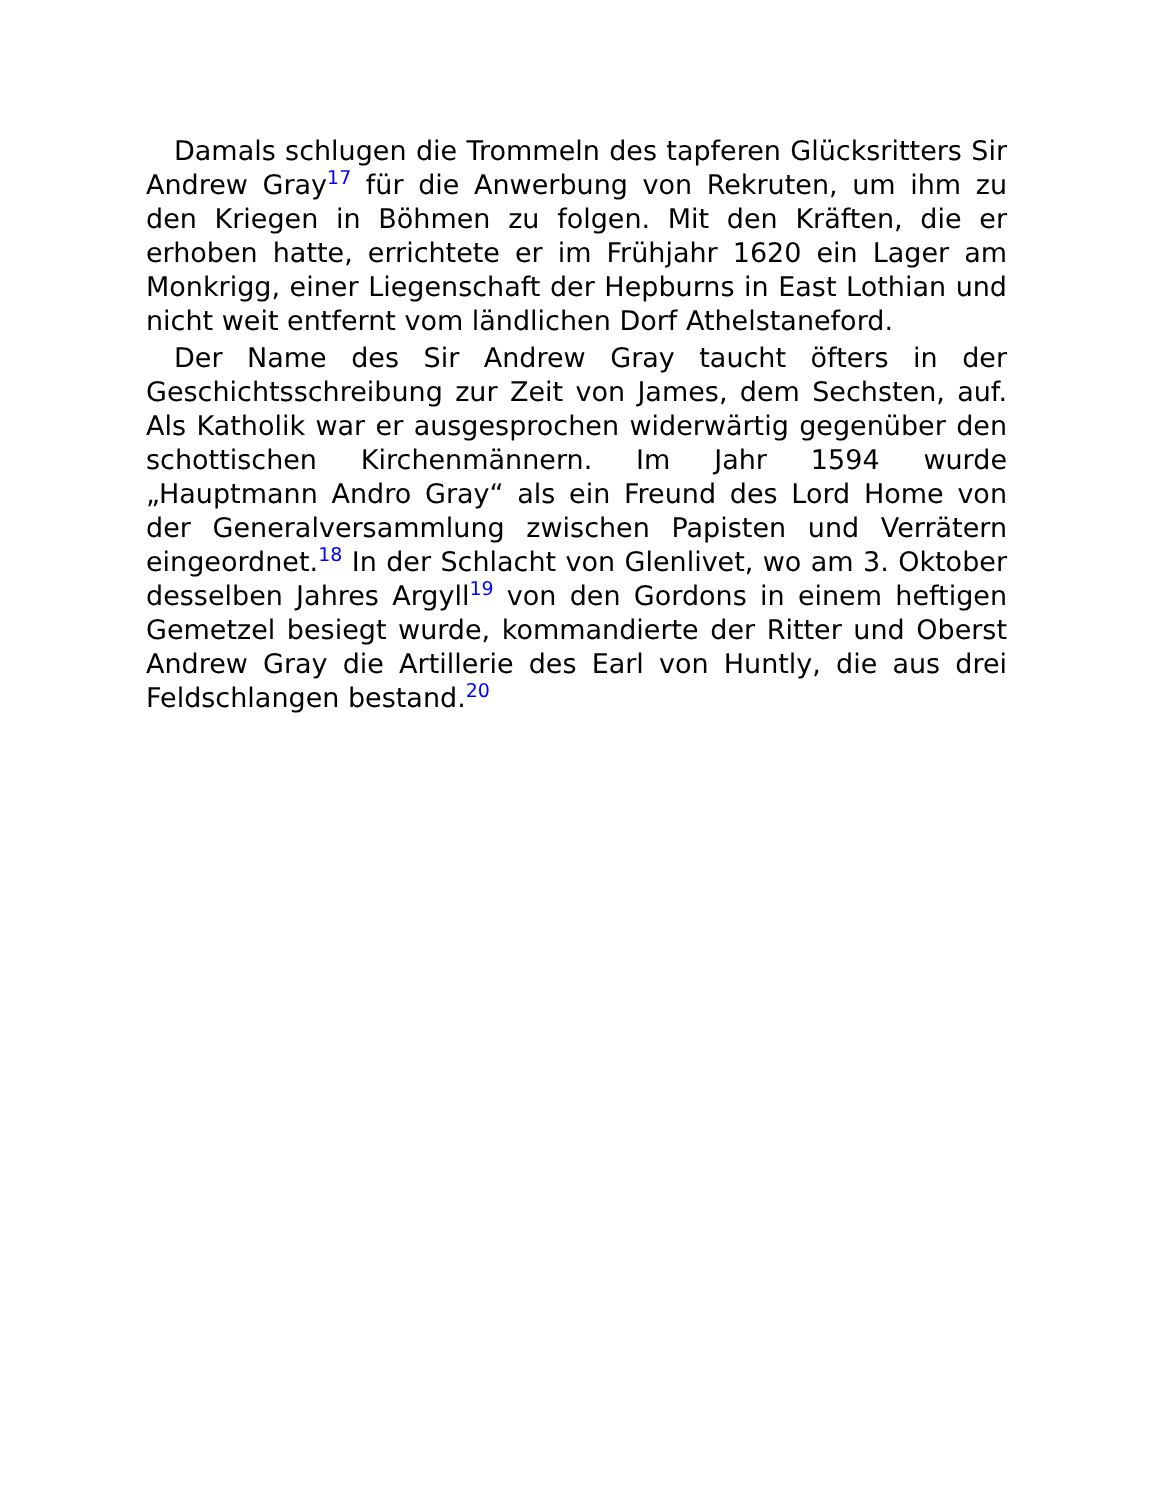Damals schlugen die Trommeln des tapferen Glücksritters Sir Andrew Gray<sup>17</sup> für die Anwerbung von Rekruten, um ihm zu den Kriegen in Böhmen zu folgen. Mit den Kräften, die er erhoben hatte, errichtete er im Frühjahr 1620 ein Lager am Monkrigg, einer Liegenschaft der Hepburns in East Lothian und nicht weit entfernt vom ländlichen Dorf Athelstaneford.
Der Name des Sir Andrew Gray taucht öfters in der Geschichtsschreibung zur Zeit von James, dem Sechsten, auf. Als Katholik war er ausgesprochen widerwärtig gegenüber den schottischen Kirchenmännern. Im Jahr 1594 wurde „Hauptmann Andro Gray“ als ein Freund des Lord Home von der Generalversammlung zwischen Papisten und Verrätern eingeordnet.<sup>18</sup> In der Schlacht von Glenlivet, wo am 3. Oktober desselben Jahres Argyll<sup>19</sup> von den Gordons in einem heftigen Gemetzel besiegt wurde, kommandierte der Ritter und Oberst Andrew Gray die Artillerie des Earl von Huntly, die aus drei Feldschlangen bestand.<sup>20</sup>